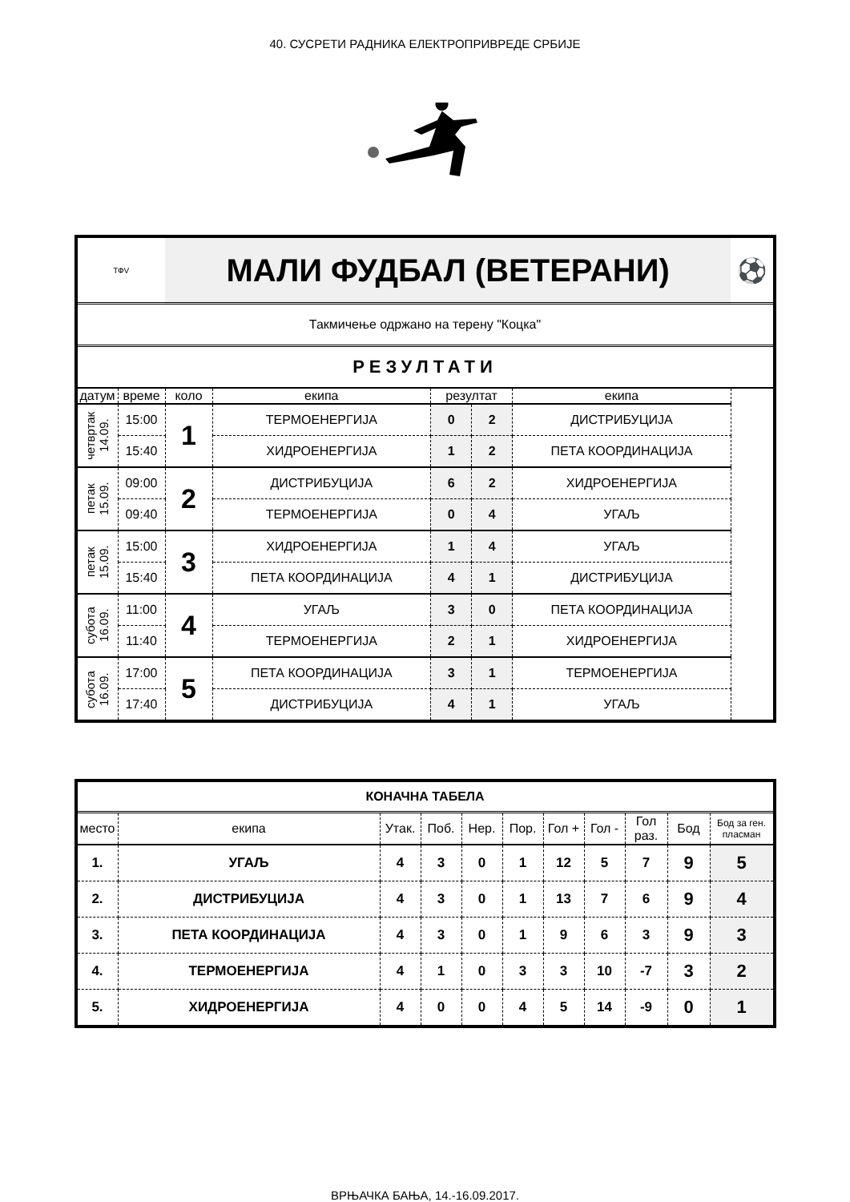40. СУСРЕТИ РАДНИКА ЕЛЕКТРОПРИВРЕДЕ СРБИЈЕ
| ТФV | | МАЛИ ФУДБАЛ (ВЕТЕРАНИ) | | | | | ⚽ |
| Такмичење одржано на терену "Коцка" | | | | | | | |
| РЕЗУЛТАТИ | | | | | | | |
| датум | време | коло | екипа | резултат | | екипа | |
| четвртак 14.09. | 15:00 | 1 | ТЕРМОЕНЕРГИЈА | 0 | 2 | ДИСТРИБУЦИЈА | |
| | 15:40 | | ХИДРОЕНЕРГИЈА | 1 | 2 | ПЕТА КООРДИНАЦИЈА | |
| петак 15.09. | 09:00 | 2 | ДИСТРИБУЦИЈА | 6 | 2 | ХИДРОЕНЕРГИЈА | |
| | 09:40 | | ТЕРМОЕНЕРГИЈА | 0 | 4 | УГАЉ | |
| петак 15.09. | 15:00 | 3 | ХИДРОЕНЕРГИЈА | 1 | 4 | УГАЉ | |
| | 15:40 | | ПЕТА КООРДИНАЦИЈА | 4 | 1 | ДИСТРИБУЦИЈА | |
| субота 16.09. | 11:00 | 4 | УГАЉ | 3 | 0 | ПЕТА КООРДИНАЦИЈА | |
| | 11:40 | | ТЕРМОЕНЕРГИЈА | 2 | 1 | ХИДРОЕНЕРГИЈА | |
| субота 16.09. | 17:00 | 5 | ПЕТА КООРДИНАЦИЈА | 3 | 1 | ТЕРМОЕНЕРГИЈА | |
| | 17:40 | | ДИСТРИБУЦИЈА | 4 | 1 | УГАЉ | |
| КОНАЧНА ТАБЕЛА | | | | | | | | | | |
| место | екипа | Утак. | Поб. | Нер. | Пор. | Гол + | Гол - | Гол раз. | Бод | Бод за ген. пласман |
| 1. | УГАЉ | 4 | 3 | 0 | 1 | 12 | 5 | 7 | 9 | 5 |
| 2. | ДИСТРИБУЦИЈА | 4 | 3 | 0 | 1 | 13 | 7 | 6 | 9 | 4 |
| 3. | ПЕТА КООРДИНАЦИЈА | 4 | 3 | 0 | 1 | 9 | 6 | 3 | 9 | 3 |
| 4. | ТЕРМОЕНЕРГИЈА | 4 | 1 | 0 | 3 | 3 | 10 | -7 | 3 | 2 |
| 5. | ХИДРОЕНЕРГИЈА | 4 | 0 | 0 | 4 | 5 | 14 | -9 | 0 | 1 |
ВРЊАЧКА БАЊА, 14.-16.09.2017.